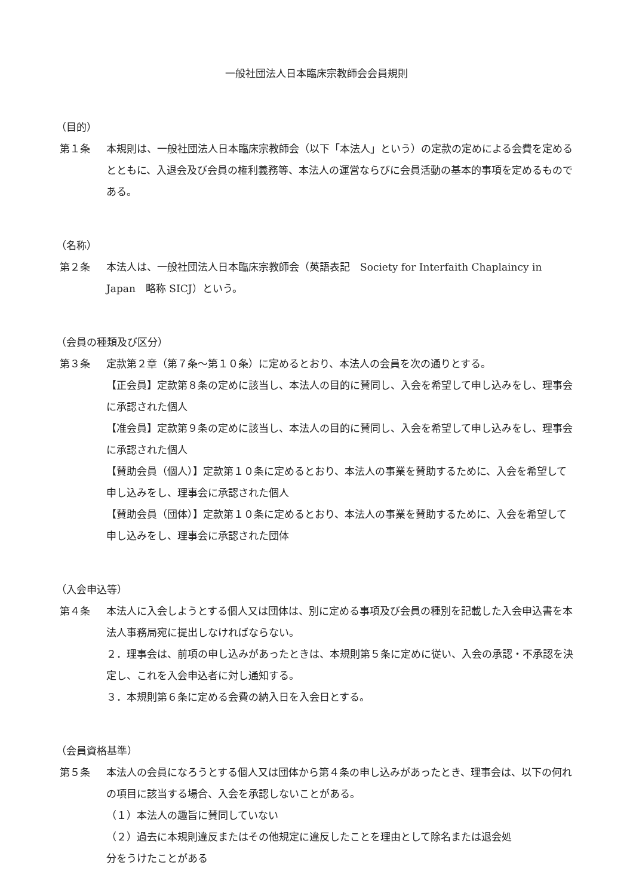一般社団法人日本臨床宗教師会会員規則
（目的）
第１条 本規則は、一般社団法人日本臨床宗教師会（以下「本法人」という）の定款の定めによる会費を定めるとともに、入退会及び会員の権利義務等、本法人の運営ならびに会員活動の基本的事項を定めるものである。
（名称）
第２条 本法人は、一般社団法人日本臨床宗教師会（英語表記　Society for Interfaith Chaplaincy in Japan　略称 SICJ）という。
（会員の種類及び区分）
第３条 定款第２章（第７条～第１０条）に定めるとおり、本法人の会員を次の通りとする。
【正会員】定款第８条の定めに該当し、本法人の目的に賛同し、入会を希望して申し込みをし、理事会に承認された個人
【准会員】定款第９条の定めに該当し、本法人の目的に賛同し、入会を希望して申し込みをし、理事会に承認された個人
【賛助会員（個人）】定款第１０条に定めるとおり、本法人の事業を賛助するために、入会を希望して申し込みをし、理事会に承認された個人
【賛助会員（団体）】定款第１０条に定めるとおり、本法人の事業を賛助するために、入会を希望して申し込みをし、理事会に承認された団体
（入会申込等）
第４条 本法人に入会しようとする個人又は団体は、別に定める事項及び会員の種別を記載した入会申込書を本法人事務局宛に提出しなければならない。
２．理事会は、前項の申し込みがあったときは、本規則第５条に定めに従い、入会の承認・不承認を決定し、これを入会申込者に対し通知する。
３．本規則第６条に定める会費の納入日を入会日とする。
（会員資格基準）
第５条 本法人の会員になろうとする個人又は団体から第４条の申し込みがあったとき、理事会は、以下の何れの項目に該当する場合、入会を承認しないことがある。
（１）本法人の趣旨に賛同していない
（２）過去に本規則違反またはその他規定に違反したことを理由として除名または退会処
分をうけたことがある